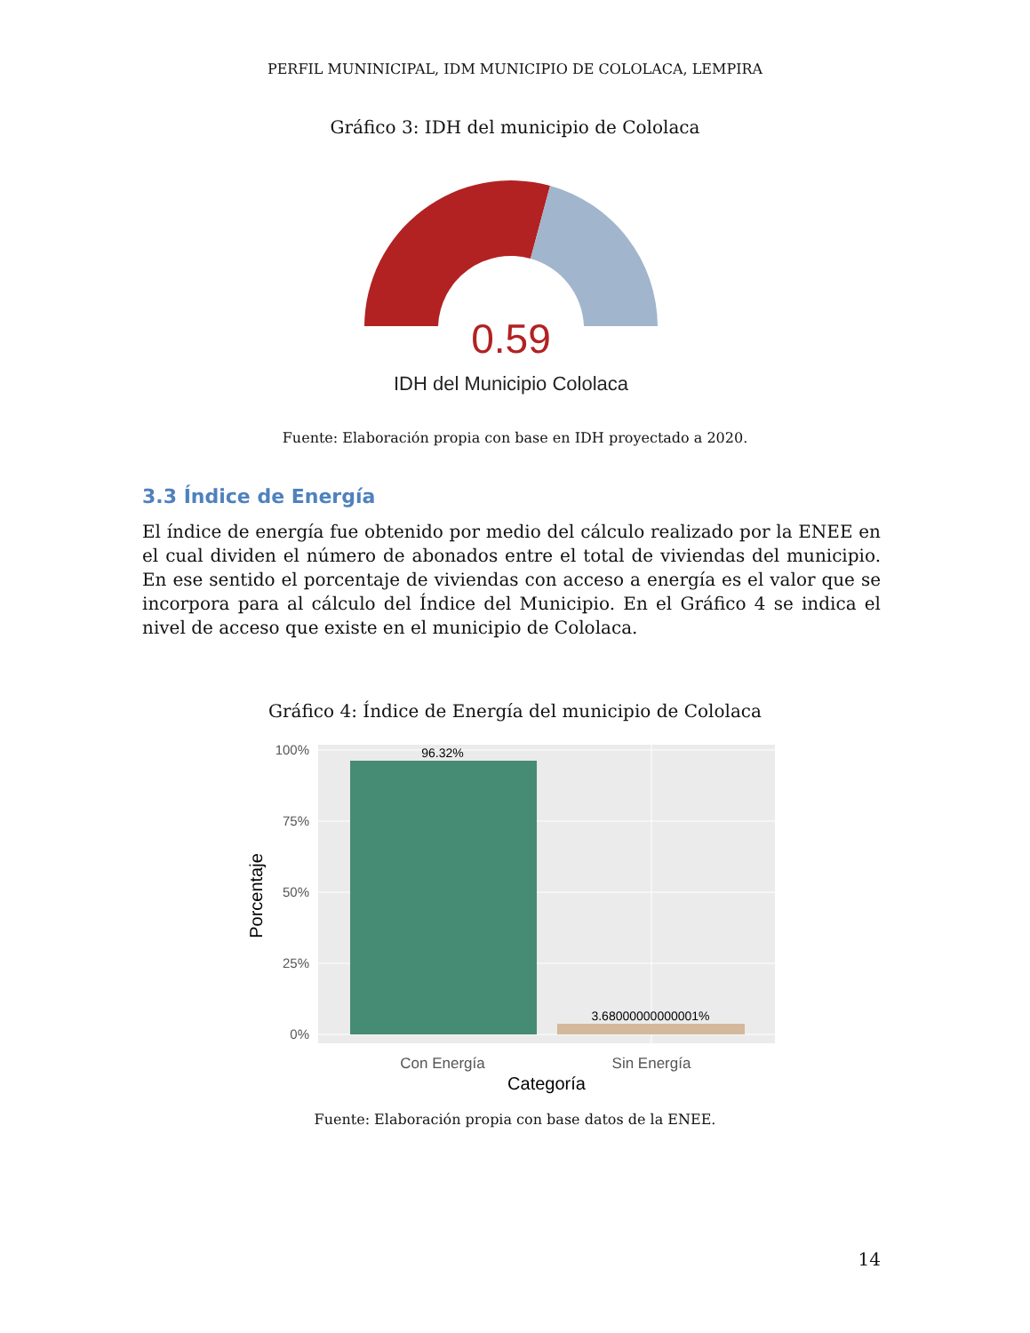PERFIL MUNINICIPAL, IDM MUNICIPIO DE COLOLACA, LEMPIRA
Gráfico 3: IDH del municipio de Cololaca
0.59
IDH del Municipio Cololaca
Fuente: Elaboración propia con base en IDH proyectado a 2020.
3.3 Índice de Energía
El índice de energía fue obtenido por medio del cálculo realizado por la ENEE en el cual dividen el número de abonados entre el total de viviendas del municipio. En ese sentido el porcentaje de viviendas con acceso a energía es el valor que se incorpora para al cálculo del Índice del Municipio. En el Gráfico 4 se indica el nivel de acceso que existe en el municipio de Cololaca.
Gráfico 4: Índice de Energía del municipio de Cololaca
100%
75%
50%
25%
0%
96.32%
3.68000000000001%
Con Energía
Sin Energía
Categoría
Porcentaje
Fuente: Elaboración propia con base datos de la ENEE.
14